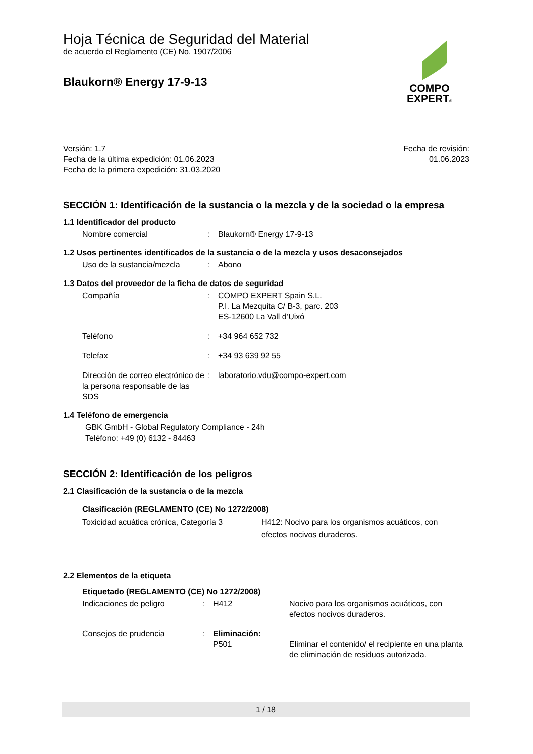COMPO
EXPERT®
Hoja Técnica de Seguridad del Material
de acuerdo el Reglamento (CE) No. 1907/2006
Blaukorn® Energy 17-9-13
Versión: 1.7
Fecha de la última expedición: 01.06.2023
Fecha de la primera expedición: 31.03.2020
Fecha de revisión:
01.06.2023
SECCIÓN 1: Identificación de la sustancia o la mezcla y de la sociedad o la empresa
1.1 Identificador del producto
Nombre comercial : Blaukorn® Energy 17-9-13
1.2 Usos pertinentes identificados de la sustancia o de la mezcla y usos desaconsejados
Uso de la sustancia/mezcla : Abono
1.3 Datos del proveedor de la ficha de datos de seguridad
Compañía : COMPO EXPERT Spain S.L.
P.I. La Mezquita C/ B-3, parc. 203
ES-12600 La Vall d’Uixó
Teléfono : +34 964 652 732
Telefax : +34 93 639 92 55
Dirección de correo electrónico de la persona responsable de las SDS
: laboratorio.vdu@compo-expert.com
1.4 Teléfono de emergencia
GBK GmbH - Global Regulatory Compliance - 24h
Teléfono: +49 (0) 6132 - 84463
SECCIÓN 2: Identificación de los peligros
2.1 Clasificación de la sustancia o de la mezcla
Clasificación (REGLAMENTO (CE) No 1272/2008)
Toxicidad acuática crónica, Categoría 3
H412: Nocivo para los organismos acuáticos, con efectos nocivos duraderos.
2.2 Elementos de la etiqueta
Etiquetado (REGLAMENTO (CE) No 1272/2008)
Indicaciones de peligro : H412 Nocivo para los organismos acuáticos, con efectos nocivos duraderos.
Consejos de prudencia : Eliminación:
P501
Eliminar el contenido/ el recipiente en una planta de eliminación de residuos autorizada.
1 / 18